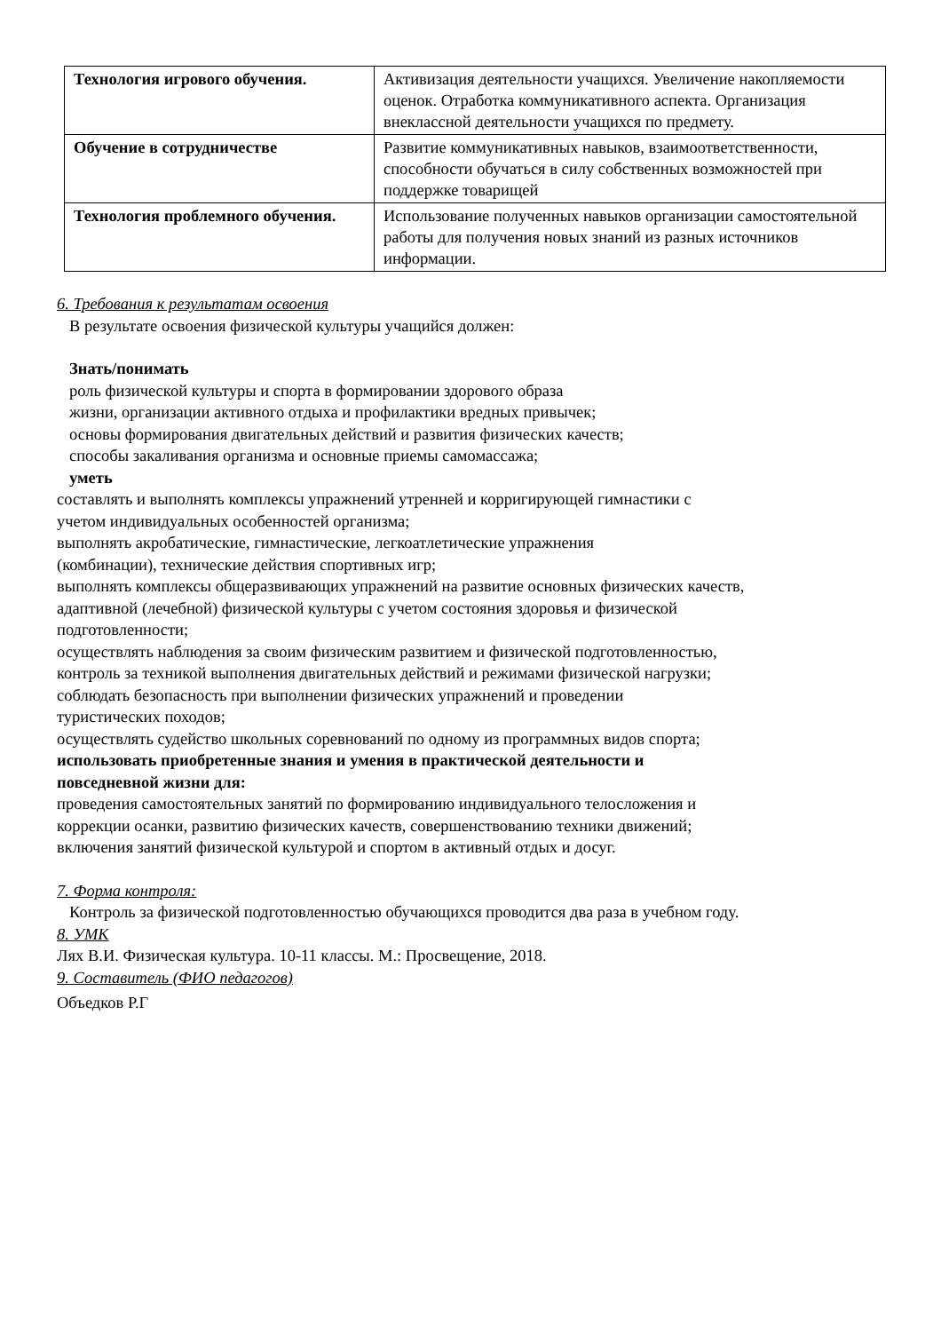| Технология игрового обучения. | Активизация деятельности учащихся. Увеличение накопляемости оценок. Отработка коммуникативного аспекта. Организация внеклассной деятельности учащихся по предмету. |
| Обучение в сотрудничестве | Развитие коммуникативных навыков, взаимоответственности, способности обучаться в силу собственных возможностей при поддержке товарищей |
| Технология проблемного обучения. | Использование полученных навыков организации самостоятельной работы для получения новых знаний из разных источников информации. |
6. Требования к результатам освоения
В результате освоения физической культуры учащийся должен:
Знать/понимать
роль физической культуры и спорта в формировании здорового образа
жизни, организации активного отдыха и профилактики вредных привычек;
основы формирования двигательных действий и развития физических качеств;
способы закаливания организма и основные приемы самомассажа;
уметь
составлять и выполнять комплексы упражнений утренней и корригирующей гимнастики с
учетом индивидуальных особенностей организма;
выполнять акробатические, гимнастические, легкоатлетические упражнения
(комбинации), технические действия спортивных игр;
выполнять комплексы общеразвивающих упражнений на развитие основных физических качеств,
адаптивной (лечебной) физической культуры с учетом состояния здоровья и физической
подготовленности;
осуществлять наблюдения за своим физическим развитием и физической подготовленностью,
контроль за техникой выполнения двигательных действий и режимами физической нагрузки;
соблюдать безопасность при выполнении физических упражнений и проведении
туристических походов;
осуществлять судейство школьных соревнований по одному из программных видов спорта;
использовать приобретенные знания и умения в практической деятельности и
повседневной жизни для:
проведения самостоятельных занятий по формированию индивидуального телосложения и
коррекции осанки, развитию физических качеств, совершенствованию техники движений;
включения занятий физической культурой и спортом в активный отдых и досуг.
7. Форма контроля:
Контроль за физической подготовленностью обучающихся проводится два раза в учебном году.
8. УМК
Лях В.И. Физическая культура. 10-11 классы. М.: Просвещение, 2018.
9. Составитель (ФИО педагогов)
Объедков Р.Г